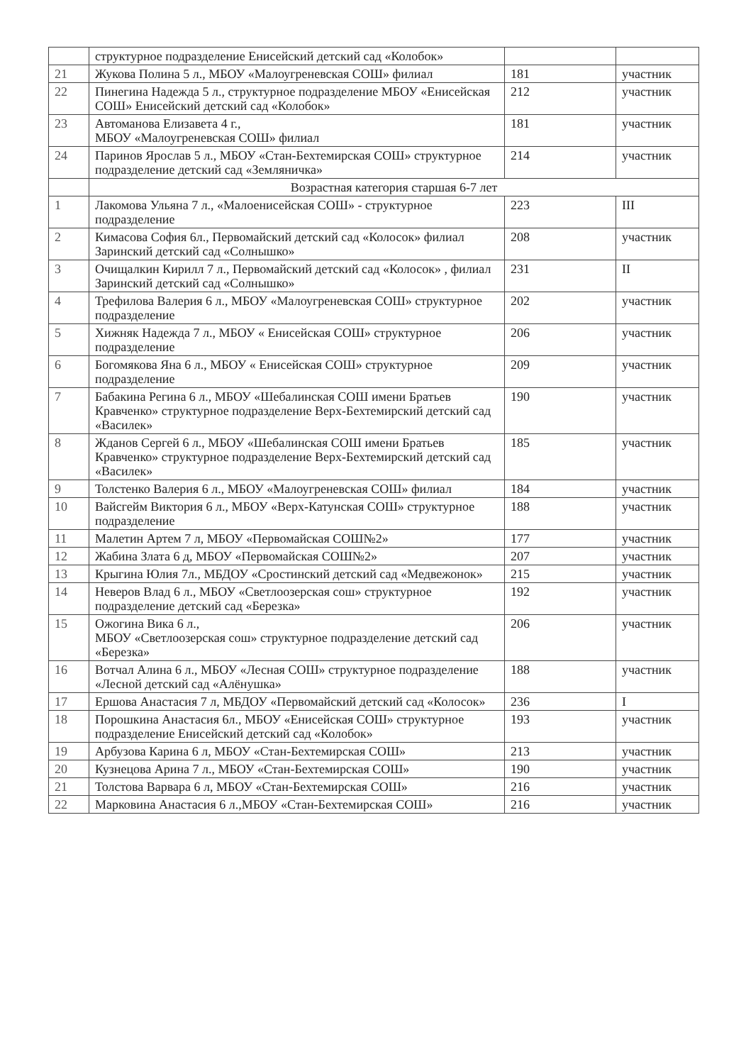| | структурное подразделение Енисейский детский сад «Колобок» | | |
| 21 | Жукова Полина 5 л., МБОУ «Малоугреневская СОШ» филиал | 181 | участник |
| 22 | Пинегина Надежда 5 л., структурное подразделение МБОУ «Енисейская СОШ» Енисейский детский сад «Колобок» | 212 | участник |
| 23 | Автоманова Елизавета 4 г., МБОУ «Малоугреневская СОШ» филиал | 181 | участник |
| 24 | Паринов Ярослав 5 л., МБОУ «Стан-Бехтемирская СОШ» структурное подразделение детский сад «Земляничка» | 214 | участник |
| | Возрастная категория старшая 6-7 лет | | |
| 1 | Лакомова Ульяна 7 л., «Малоенисейская СОШ» - структурное подразделение | 223 | III |
| 2 | Кимасова София 6л., Первомайский детский сад «Колосок» филиал Заринский детский сад «Солнышко» | 208 | участник |
| 3 | Очищалкин Кирилл 7 л., Первомайский детский сад «Колосок» , филиал Заринский детский сад «Солнышко» | 231 | II |
| 4 | Трефилова Валерия 6 л., МБОУ «Малоугреневская СОШ» структурное подразделение | 202 | участник |
| 5 | Хижняк Надежда 7 л., МБОУ « Енисейская СОШ» структурное подразделение | 206 | участник |
| 6 | Богомякова Яна 6 л., МБОУ « Енисейская СОШ» структурное подразделение | 209 | участник |
| 7 | Бабакина Регина 6 л., МБОУ «Шебалинская СОШ имени Братьев Кравченко» структурное подразделение Верх-Бехтемирский детский сад «Василек» | 190 | участник |
| 8 | Жданов Сергей 6 л., МБОУ «Шебалинская СОШ имени Братьев Кравченко» структурное подразделение Верх-Бехтемирский детский сад «Василек» | 185 | участник |
| 9 | Толстенко Валерия 6 л., МБОУ «Малоугреневская СОШ» филиал | 184 | участник |
| 10 | Вайсгейм Виктория 6 л., МБОУ «Верх-Катунская СОШ» структурное подразделение | 188 | участник |
| 11 | Малетин Артем 7 л, МБОУ «Первомайская СОШ№2» | 177 | участник |
| 12 | Жабина Злата 6 д, МБОУ «Первомайская СОШ№2» | 207 | участник |
| 13 | Крыгина Юлия 7л., МБДОУ «Сростинский детский сад «Медвежонок» | 215 | участник |
| 14 | Неверов Влад 6 л., МБОУ «Светлоозерская сош» структурное подразделение детский сад «Березка» | 192 | участник |
| 15 | Ожогина Вика 6 л., МБОУ «Светлоозерская сош» структурное подразделение детский сад «Березка» | 206 | участник |
| 16 | Вотчал Алина 6 л., МБОУ «Лесная СОШ» структурное подразделение «Лесной детский сад «Алёнушка» | 188 | участник |
| 17 | Ершова Анастасия 7 л, МБДОУ «Первомайский детский сад «Колосок» | 236 | I |
| 18 | Порошкина Анастасия 6л., МБОУ «Енисейская СОШ» структурное подразделение Енисейский детский сад «Колобок» | 193 | участник |
| 19 | Арбузова Карина 6 л, МБОУ «Стан-Бехтемирская СОШ» | 213 | участник |
| 20 | Кузнецова Арина 7 л., МБОУ «Стан-Бехтемирская СОШ» | 190 | участник |
| 21 | Толстова Варвара 6 л, МБОУ «Стан-Бехтемирская СОШ» | 216 | участник |
| 22 | Марковина Анастасия 6 л.,МБОУ «Стан-Бехтемирская СОШ» | 216 | участник |